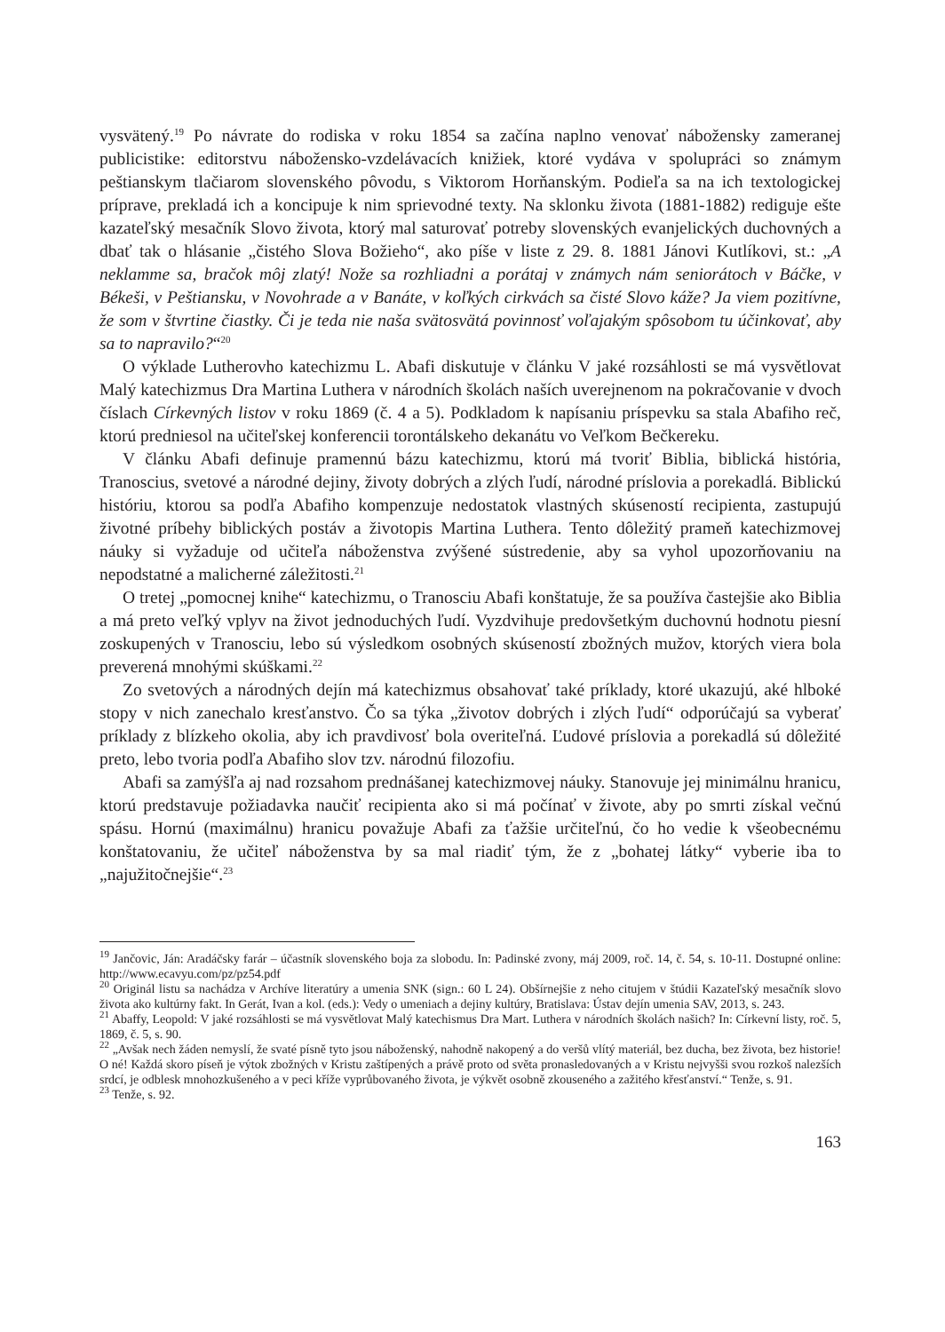vysvätený.<sup>19</sup> Po návrate do rodiska v roku 1854 sa začína naplno venovať nábožensky zameranej publicistike: editorstvu nábožensko-vzdelávacích knižiek, ktoré vydáva v spolupráci so známym peštianskym tlačiarom slovenského pôvodu, s Viktorom Horňanským. Podieľa sa na ich textologickej príprave, prekladá ich a koncipuje k nim sprievodné texty. Na sklonku života (1881-1882) rediguje ešte kazateľský mesačník Slovo života, ktorý mal saturovať potreby slovenských evanjelických duchovných a dbať tak o hlásanie „čistého Slova Božieho“, ako píše v liste z 29. 8. 1881 Jánovi Kutlíkovi, st.: „A neklamme sa, bračok môj zlatý! Nože sa rozhliadni a porátaj v známych nám seniorátoch v Báčke, v Békeši, v Peštiansku, v Novohrade a v Banáte, v koľkých cirkvách sa čisté Slovo káže? Ja viem pozitívne, že som v štvrtine čiastky. Či je teda nie naša svätosvätá povinnosť voľajakým spôsobom tu účinkovať, aby sa to napravilo?“<sup>20</sup>
O výklade Lutherovho katechizmu L. Abafi diskutuje v článku V jaké rozsáhlosti se má vysvětlovat Malý katechizmus Dra Martina Luthera v národních školách naších uverejnenom na pokračovanie v dvoch číslach Církevných listov v roku 1869 (č. 4 a 5). Podkladom k napísaniu príspevku sa stala Abafiho reč, ktorú predniesol na učiteľskej konferencii torontálskeho dekanátu vo Veľkom Bečkereku.
V článku Abafi definuje pramennú bázu katechizmu, ktorú má tvoriť Biblia, biblická história, Tranoscius, svetové a národné dejiny, životy dobrých a zlých ľudí, národné príslovia a porekadlá. Biblickú históriu, ktorou sa podľa Abafiho kompenzuje nedostatok vlastných skúseností recipienta, zastupujú životné príbehy biblických postáv a životopis Martina Luthera. Tento dôležitý prameň katechizmovej náuky si vyžaduje od učiteľa náboženstva zvýšené sústredenie, aby sa vyhol upozorňovaniu na nepodstatné a malicherné záležitosti.<sup>21</sup>
O tretej „pomocnej knihe“ katechizmu, o Tranosciu Abafi konštatuje, že sa používa častejšie ako Biblia a má preto veľký vplyv na život jednoduchých ľudí. Vyzdvihuje predovšetkým duchovnú hodnotu piesní zoskupených v Tranosciu, lebo sú výsledkom osobných skúseností zbožných mužov, ktorých viera bola preverená mnohými skúškami.<sup>22</sup>
Zo svetových a národných dejín má katechizmus obsahovať také príklady, ktoré ukazujú, aké hlboké stopy v nich zanechalo kresťanstvo. Čo sa týka „životov dobrých i zlých ľudí“ odporúčajú sa vyberať príklady z blízkeho okolia, aby ich pravdivosť bola overiteľná. Ľudové príslovia a porekadlá sú dôležité preto, lebo tvoria podľa Abafiho slov tzv. národnú filozofiu.
Abafi sa zamýšľa aj nad rozsahom prednášanej katechizmovej náuky. Stanovuje jej minimálnu hranicu, ktorú predstavuje požiadavka naučiť recipienta ako si má počínať v živote, aby po smrti získal večnú spásu. Hornú (maximálnu) hranicu považuje Abafi za ťažšie určiteľnú, čo ho vedie k všeobecnému konštatovaniu, že učiteľ náboženstva by sa mal riadiť tým, že z „bohatej látky“ vyberie iba to „najužitočnejšie“.<sup>23</sup>
<sup>19</sup> Jančovic, Ján: Aradáčsky farár – účastník slovenského boja za slobodu. In: Padinské zvony, máj 2009, roč. 14, č. 54, s. 10-11. Dostupné online: http://www.ecavyu.com/pz/pz54.pdf
<sup>20</sup> Originál listu sa nachádza v Archíve literatúry a umenia SNK (sign.: 60 L 24). Obšírnejšie z neho citujem v štúdii Kazateľský mesačník slovo života ako kultúrny fakt. In Gerát, Ivan a kol. (eds.): Vedy o umeniach a dejiny kultúry, Bratislava: Ústav dejín umenia SAV, 2013, s. 243.
<sup>21</sup> Abaffy, Leopold: V jaké rozsáhlosti se má vysvětlovat Malý katechismus Dra Mart. Luthera v národních školách našich? In: Církevní listy, roč. 5, 1869, č. 5, s. 90.
<sup>22</sup> „Avšak nech žáden nemyslí, že svaté písně tyto jsou náboženský, nahodně nakopený a do veršů vlítý materiál, bez ducha, bez života, bez historie! O né! Každá skoro píseň je výtok zbožných v Kristu zaštípených a právě proto od světa pronasledovaných a v Kristu nejvyšši svou rozkoš nalezších srdcí, je odblesk mnohozkušeného a v peci kříže vyprůbovaného života, je výkvět osobně zkouseného a zažitého křesťanství.“ Tenže, s. 91.
<sup>23</sup> Tenže, s. 92.
163